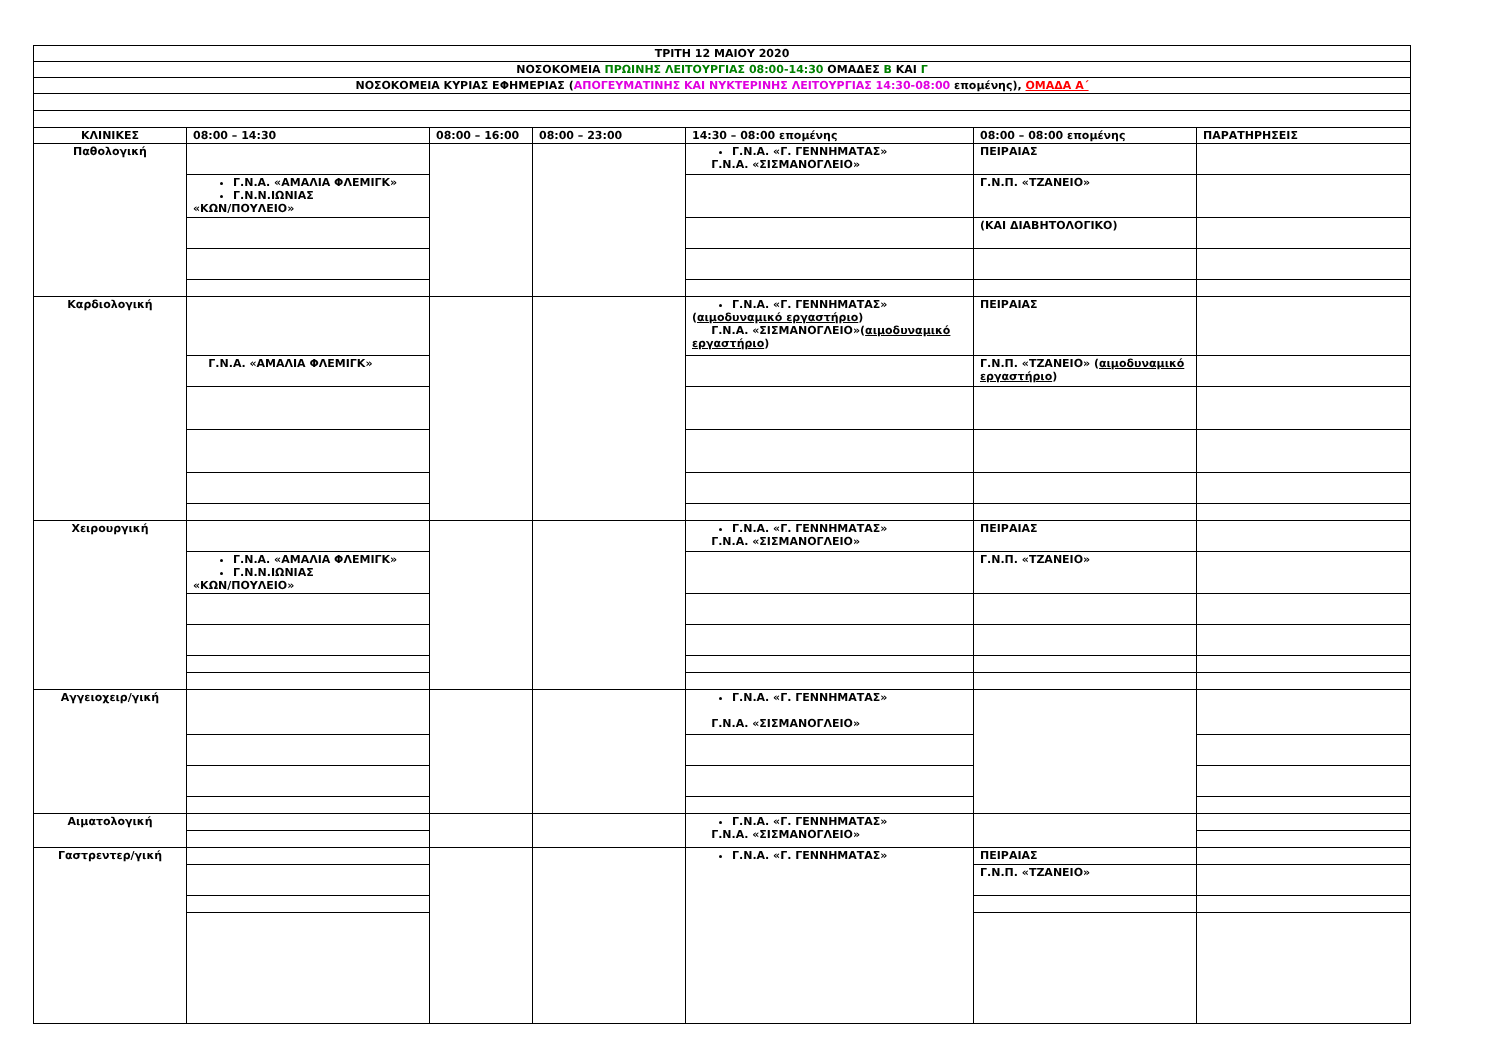| ΤΡΙΤΗ 12 ΜΑΙΟΥ 2020 | | | | | | |
| ΝΟΣΟΚΟΜΕΙΑ ΠΡΩΙΝΗΣ ΛΕΙΤΟΥΡΓΙΑΣ 08:00-14:30 ΟΜΑΔΕΣ Β ΚΑΙ Γ | | | | | | |
| ΝΟΣΟΚΟΜΕΙΑ ΚΥΡΙΑΣ ΕΦΗΜΕΡΙΑΣ ( ΑΠΟΓΕΥΜΑΤΙΝΗΣ ΚΑΙ ΝΥΚΤΕΡΙΝΗΣ ΛΕΙΤΟΥΡΓΙΑΣ 14:30-08:00 επομένης), ΟΜΑΔΑ Α΄ | | | | | | |
| ΚΛΙΝΙΚΕΣ | 08:00 – 14:30 | 08:00 – 16:00 | 08:00 – 23:00 | 14:30 – 08:00 επομένης | 08:00 – 08:00 επομένης | ΠΑΡΑΤΗΡΗΣΕΙΣ |
| Παθολογική | | | | Γ.Ν.Α. «Γ. ΓΕΝΝΗΜΑΤΑΣ» Γ.Ν.Α. «ΣΙΣΜΑΝΟΓΛΕΙΟ» | ΠΕΙΡΑΙΑΣ | |
| | Γ.Ν.Α. «ΑΜΑΛΙΑ ΦΛΕΜΙΓΚ» Γ.Ν.Ν.ΙΩΝΙΑΣ «ΚΩΝ/ΠΟΥΛΕΙΟ» | | | | Γ.Ν.Π. «ΤΖΑΝΕΙΟ» | |
| | | | | | (ΚΑΙ ΔΙΑΒΗΤΟΛΟΓΙΚΟ) | |
| Καρδιολογική | | | | Γ.Ν.Α. «Γ. ΓΕΝΝΗΜΑΤΑΣ» ( αιμοδυναμικό εργαστήριο ) Γ.Ν.Α. «ΣΙΣΜΑΝΟΓΛΕΙΟ»( αιμοδυναμικό εργαστήριο ) | ΠΕΙΡΑΙΑΣ | |
| | Γ.Ν.Α. «ΑΜΑΛΙΑ ΦΛΕΜΙΓΚ» | | | | Γ.Ν.Π. «ΤΖΑΝΕΙΟ» ( αιμοδυναμικό εργαστήριο ) | |
| Χειρουργική | | | | Γ.Ν.Α. «Γ. ΓΕΝΝΗΜΑΤΑΣ» Γ.Ν.Α. «ΣΙΣΜΑΝΟΓΛΕΙΟ» | ΠΕΙΡΑΙΑΣ | |
| | Γ.Ν.Α. «ΑΜΑΛΙΑ ΦΛΕΜΙΓΚ» Γ.Ν.Ν.ΙΩΝΙΑΣ «ΚΩΝ/ΠΟΥΛΕΙΟ» | | | | Γ.Ν.Π. «ΤΖΑΝΕΙΟ» | |
| Αγγειοχειρ/γική | | | | Γ.Ν.Α. «Γ. ΓΕΝΝΗΜΑΤΑΣ» Γ.Ν.Α. «ΣΙΣΜΑΝΟΓΛΕΙΟ» | | |
| Αιματολογική | | | | Γ.Ν.Α. «Γ. ΓΕΝΝΗΜΑΤΑΣ» Γ.Ν.Α. «ΣΙΣΜΑΝΟΓΛΕΙΟ» | | |
| Γαστρεντερ/γική | | | | Γ.Ν.Α. «Γ. ΓΕΝΝΗΜΑΤΑΣ» | ΠΕΙΡΑΙΑΣ | |
| | | | | | Γ.Ν.Π. «ΤΖΑΝΕΙΟ» | |